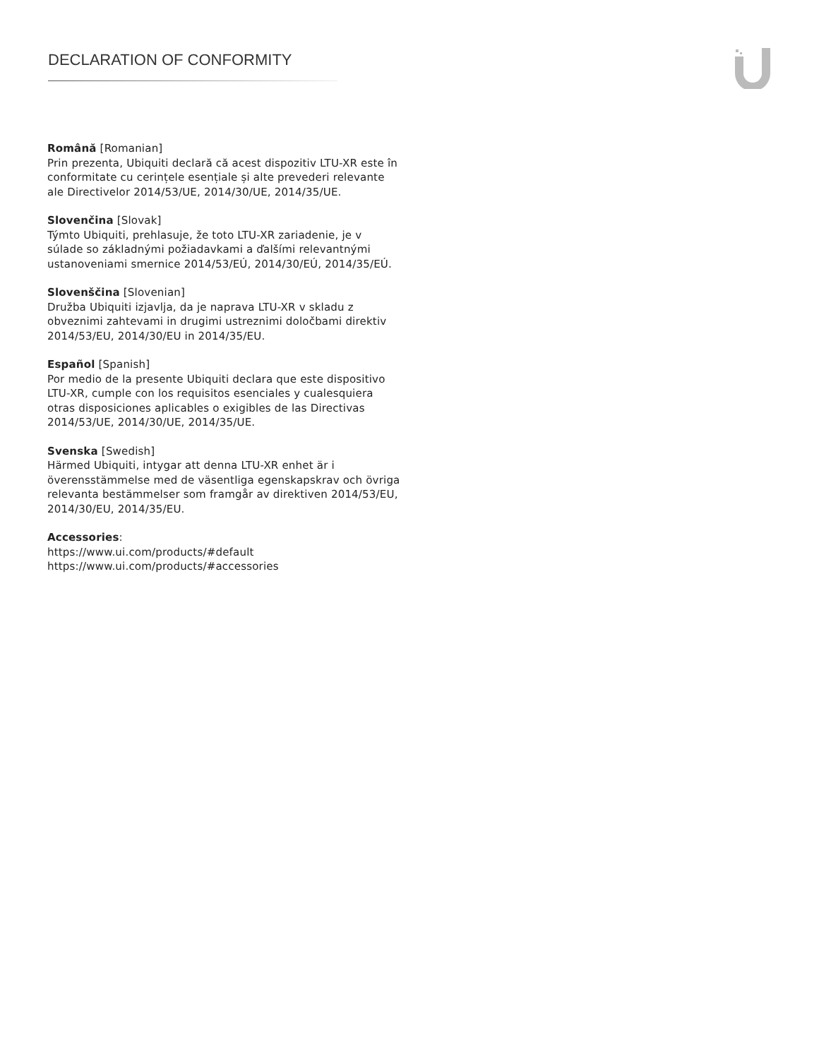DECLARATION OF CONFORMITY
Română [Romanian]
Prin prezenta, Ubiquiti declară că acest dispozitiv LTU-XR este în conformitate cu cerințele esențiale și alte prevederi relevante ale Directivelor 2014/53/UE, 2014/30/UE, 2014/35/UE.
Slovenčina [Slovak]
Týmto Ubiquiti, prehlasuje, že toto LTU-XR zariadenie, je v súlade so základnými požiadavkami a ďalšími relevantnými ustanoveniami smernice 2014/53/EÚ, 2014/30/EÚ, 2014/35/EÚ.
Slovenščina [Slovenian]
Družba Ubiquiti izjavlja, da je naprava LTU-XR v skladu z obveznimi zahtevami in drugimi ustreznimi določbami direktiv 2014/53/EU, 2014/30/EU in 2014/35/EU.
Español [Spanish]
Por medio de la presente Ubiquiti declara que este dispositivo LTU-XR, cumple con los requisitos esenciales y cualesquiera otras disposiciones aplicables o exigibles de las Directivas 2014/53/UE, 2014/30/UE, 2014/35/UE.
Svenska [Swedish]
Härmed Ubiquiti, intygar att denna LTU-XR enhet är i överensstämmelse med de väsentliga egenskapskrav och övriga relevanta bestämmelser som framgår av direktiven 2014/53/EU, 2014/30/EU, 2014/35/EU.
Accessories:
https://www.ui.com/products/#default
https://www.ui.com/products/#accessories